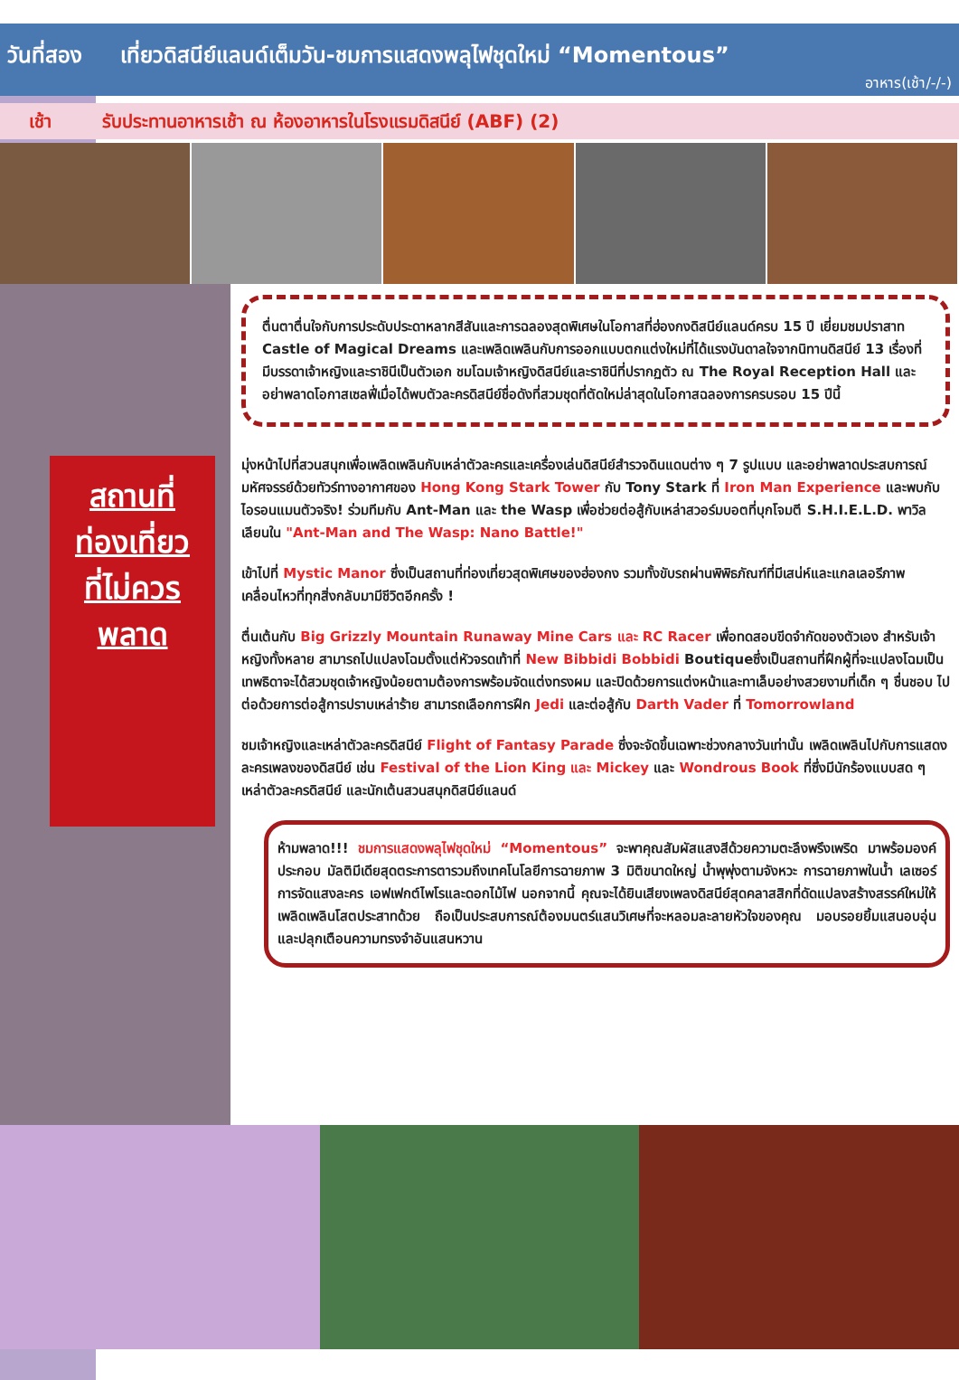วันที่สอง เที่ยวดิสนีย์แลนด์เต็มวัน-ชมการแสดงพลุไฟชุดใหม่ “Momentous”
อาหาร(เช้า/-/-)
เช้า รับประทานอาหารเช้า ณ ห้องอาหารในโรงแรมดิสนีย์ (ABF) (2)
สถานที่
ท่องเที่ยว
ที่ไม่ควร
พลาด
ตื่นตาตื่นใจกับการประดับประดาหลากสีสันและการฉลองสุดพิเศษในโอกาสที่ฮ่องกงดิสนีย์แลนด์ครบ 15 ปี เยี่ยมชมปราสาท Castle of Magical Dreams และเพลิดเพลินกับการออกแบบตกแต่งใหม่ที่ได้แรงบันดาลใจจากนิทานดิสนีย์ 13 เรื่องที่มีบรรดาเจ้าหญิงและราชินีเป็นตัวเอก ชมโฉมเจ้าหญิงดิสนีย์และราชินีที่ปรากฏตัว ณ The Royal Reception Hall และอย่าพลาดโอกาสเซลฟี่เมื่อได้พบตัวละครดิสนีย์ชื่อดังที่สวมชุดที่ตัดใหม่ล่าสุดในโอกาสฉลองการครบรอบ 15 ปีนี้
มุ่งหน้าไปที่สวนสนุกเพื่อเพลิดเพลินกับเหล่าตัวละครและเครื่องเล่นดิสนีย์สำรวจดินแดนต่าง ๆ 7 รูปแบบ และอย่าพลาดประสบการณ์มหัศจรรย์ด้วยทัวร์ทางอากาศของ Hong Kong Stark Tower กับ Tony Stark ที่ Iron Man Experience และพบกับไอรอนแมนตัวจริง! ร่วมทีมกับ Ant-Man และ the Wasp เพื่อช่วยต่อสู้กับเหล่าสวอร์มบอตที่บุกโจมตี S.H.I.E.L.D. พาวิลเลียนใน "Ant-Man and The Wasp: Nano Battle!"
เข้าไปที่ Mystic Manor ซึ่งเป็นสถานที่ท่องเที่ยวสุดพิเศษของฮ่องกง รวมทั้งขับรถผ่านพิพิธภัณฑ์ที่มีเสน่ห์และแกลเลอรีภาพเคลื่อนไหวที่ทุกสิ่งกลับมามีชีวิตอีกครั้ง !
ตื่นเต้นกับ Big Grizzly Mountain Runaway Mine Cars และ RC Racer เพื่อทดสอบขีดจำกัดของตัวเอง สำหรับเจ้าหญิงทั้งหลาย สามารถไปแปลงโฉมตั้งแต่หัวจรดเท้าที่ New Bibbidi Bobbidi Boutiqueซึ่งเป็นสถานที่ฝึกผู้ที่จะแปลงโฉมเป็นเทพธิดาจะได้สวมชุดเจ้าหญิงน้อยตามต้องการพร้อมจัดแต่งทรงผม และปิดด้วยการแต่งหน้าและทาเล็บอย่างสวยงามที่เด็ก ๆ ชื่นชอบ ไปต่อด้วยการต่อสู้การปราบเหล่าร้าย สามารถเลือกการฝึก Jedi และต่อสู้กับ Darth Vader ที่ Tomorrowland
ชมเจ้าหญิงและเหล่าตัวละครดิสนีย์ Flight of Fantasy Parade ซึ่งจะจัดขึ้นเฉพาะช่วงกลางวันเท่านั้น เพลิดเพลินไปกับการแสดงละครเพลงของดิสนีย์ เช่น Festival of the Lion King และ Mickey และ Wondrous Book ที่ซึ่งมีนักร้องแบบสด ๆ เหล่าตัวละครดิสนีย์ และนักเต้นสวนสนุกดิสนีย์แลนด์
ห้ามพลาด!!! ชมการแสดงพลุไฟชุดใหม่ “Momentous” จะพาคุณสัมผัสแสงสีด้วยความตะลึงพรึงเพริด มาพร้อมองค์ประกอบ มัลติมีเดียสุดตระการตารวมถึงเทคโนโลยีการฉายภาพ 3 มิติขนาดใหญ่ น้ำพุพุ่งตามจังหวะ การฉายภาพในน้ำ เลเซอร์การจัดแสงละคร เอฟเฟกต์ไพโรและดอกไม้ไฟ นอกจากนี้ คุณจะได้ยินเสียงเพลงดิสนีย์สุดคลาสสิกที่ดัดแปลงสร้างสรรค์ใหม่ให้เพลิดเพลินโสตประสาทด้วย ถือเป็นประสบการณ์ต้องมนตร์แสนวิเศษที่จะหลอมละลายหัวใจของคุณ มอบรอยยิ้มแสนอบอุ่น และปลุกเตือนความทรงจำอันแสนหวาน